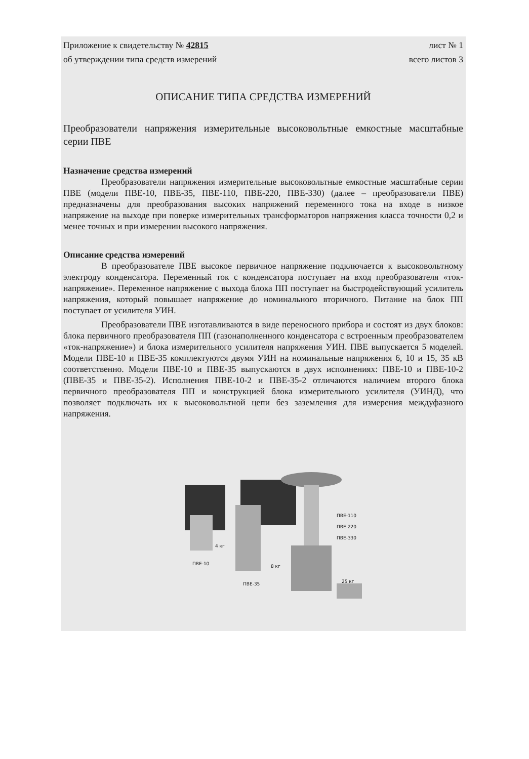Приложение к свидетельству № 42815 лист № 1
об утверждении типа средств измерений всего листов 3
ОПИСАНИЕ ТИПА СРЕДСТВА ИЗМЕРЕНИЙ
Преобразователи напряжения измерительные высоковольтные емкостные масштабные серии ПВЕ
Назначение средства измерений
Преобразователи напряжения измерительные высоковольтные емкостные масштабные серии ПВЕ (модели ПВЕ-10, ПВЕ-35, ПВЕ-110, ПВЕ-220, ПВЕ-330) (далее – преобразователи ПВЕ) предназначены для преобразования высоких напряжений переменного тока на входе в низкое напряжение на выходе при поверке измерительных трансформаторов напряжения класса точности 0,2 и менее точных и при измерении высокого напряжения.
Описание средства измерений
В преобразователе ПВЕ высокое первичное напряжение подключается к высоковольтному электроду конденсатора. Переменный ток с конденсатора поступает на вход преобразователя «ток-напряжение». Переменное напряжение с выхода блока ПП поступает на быстродействующий усилитель напряжения, который повышает напряжение до номинального вторичного. Питание на блок ПП поступает от усилителя УИН.
Преобразователи ПВЕ изготавливаются в виде переносного прибора и состоят из двух блоков: блока первичного преобразователя ПП (газонаполненного конденсатора с встроенным преобразователем «ток-напряжение») и блока измерительного усилителя напряжения УИН. ПВЕ выпускается 5 моделей. Модели ПВЕ-10 и ПВЕ-35 комплектуются двумя УИН на номинальные напряжения 6, 10 и 15, 35 кВ соответственно. Модели ПВЕ-10 и ПВЕ-35 выпускаются в двух исполнениях: ПВЕ-10 и ПВЕ-10-2 (ПВЕ-35 и ПВЕ-35-2). Исполнения ПВЕ-10-2 и ПВЕ-35-2 отличаются наличием второго блока первичного преобразователя ПП и конструкцией блока измерительного усилителя (УИНД), что позволяет подключать их к высоковольтной цепи без заземления для измерения междуфазного напряжения.
ПВЕ-110
ПВЕ-220
ПВЕ-330
4 кг
ПВЕ-10 8 кг
ПВЕ-35 25 кг